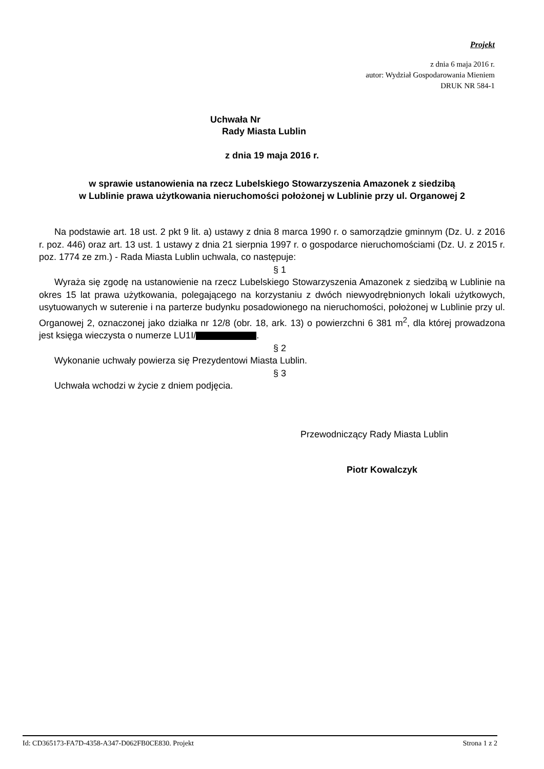Projekt
z dnia 6 maja 2016 r.
autor: Wydział Gospodarowania Mieniem
DRUK NR 584-1
Uchwała Nr
Rady Miasta Lublin
z dnia 19 maja 2016 r.
w sprawie ustanowienia na rzecz Lubelskiego Stowarzyszenia Amazonek z siedzibą
w Lublinie prawa użytkowania nieruchomości położonej w Lublinie przy ul. Organowej 2
Na podstawie art. 18 ust. 2 pkt 9 lit. a) ustawy z dnia 8 marca 1990 r. o samorządzie gminnym (Dz. U. z 2016 r. poz. 446) oraz art. 13 ust. 1 ustawy z dnia 21 sierpnia 1997 r. o gospodarce nieruchomościami (Dz. U. z 2015 r. poz. 1774 ze zm.) - Rada Miasta Lublin uchwala, co następuje:
§ 1
Wyraża się zgodę na ustanowienie na rzecz Lubelskiego Stowarzyszenia Amazonek z siedzibą w Lublinie na okres 15 lat prawa użytkowania, polegającego na korzystaniu z dwóch niewyodrębnionych lokali użytkowych, usytuowanych w suterenie i na parterze budynku posadowionego na nieruchomości, położonej w Lublinie przy ul. Organowej 2, oznaczonej jako działka nr 12/8 (obr. 18, ark. 13) o powierzchni 6 381 m<sup>2</sup>, dla której prowadzona jest księga wieczysta o numerze LU1I/ .
§ 2
Wykonanie uchwały powierza się Prezydentowi Miasta Lublin.
§ 3
Uchwała wchodzi w życie z dniem podjęcia.
Przewodniczący Rady Miasta Lublin
Piotr Kowalczyk
Id: CD365173-FA7D-4358-A347-D062FB0CE830. Projekt Strona 1 z 2